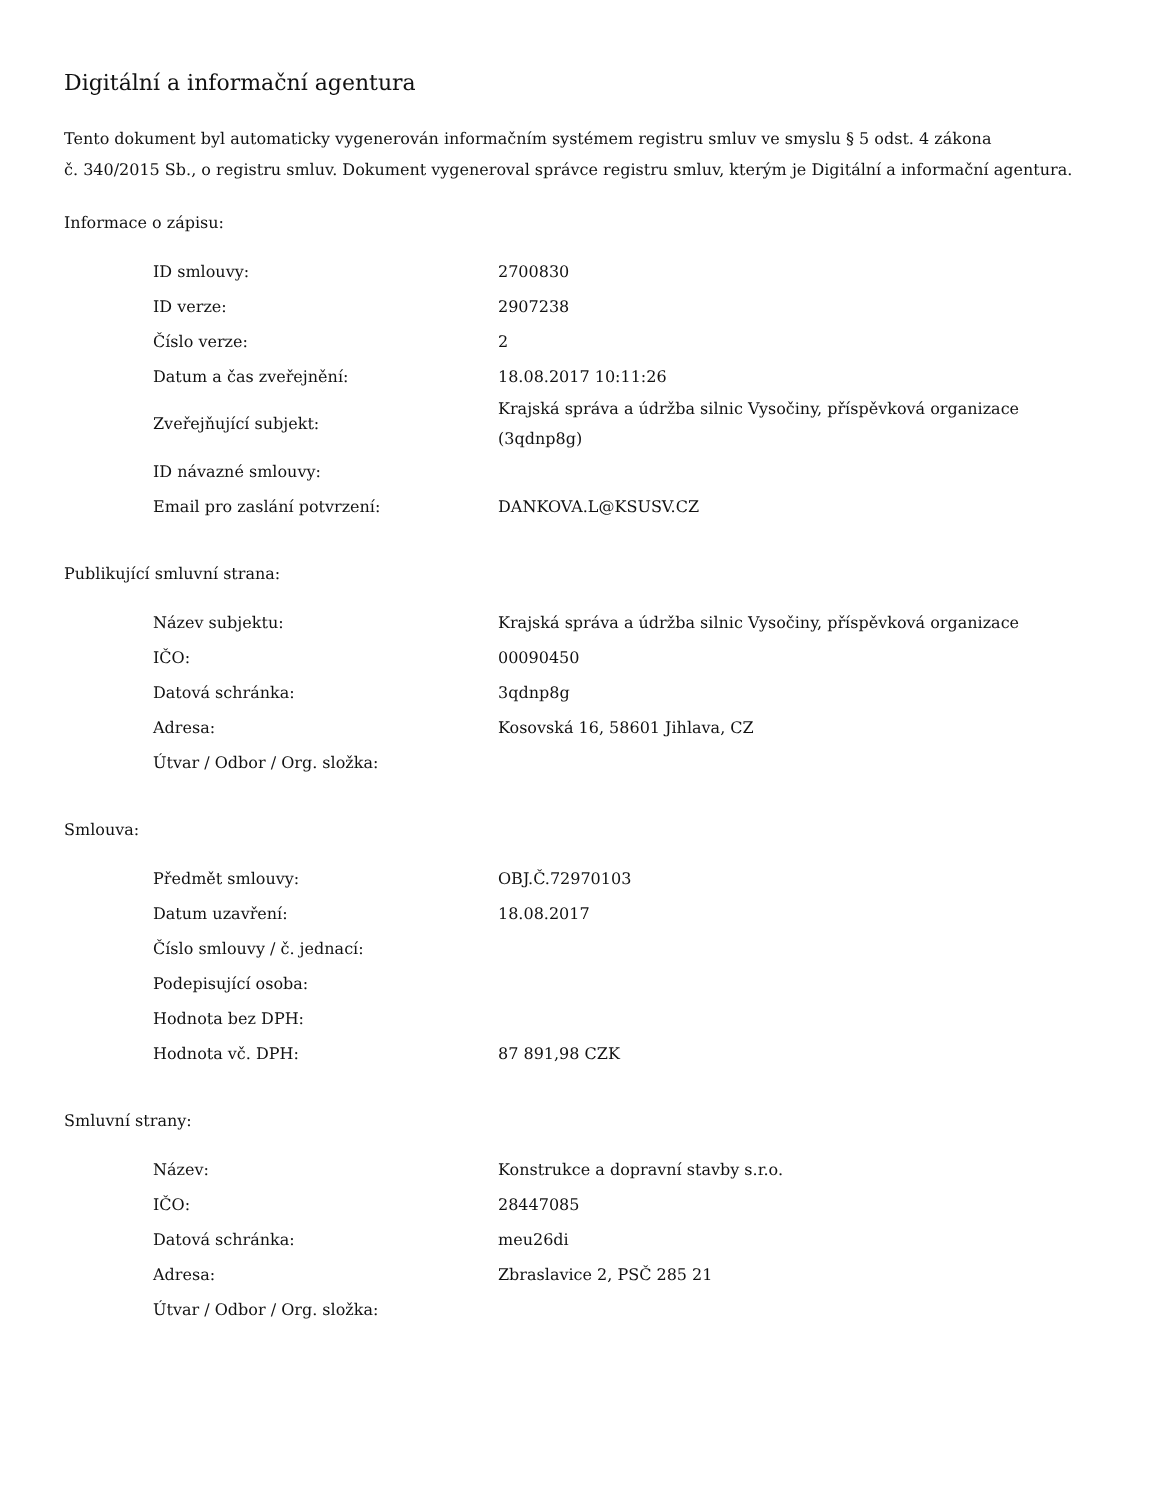Digitální a informační agentura
Tento dokument byl automaticky vygenerován informačním systémem registru smluv ve smyslu § 5 odst. 4 zákona
č. 340/2015 Sb., o registru smluv. Dokument vygeneroval správce registru smluv, kterým je Digitální a informační agentura.
Informace o zápisu:
| ID smlouvy: | 2700830 |
| ID verze: | 2907238 |
| Číslo verze: | 2 |
| Datum a čas zveřejnění: | 18.08.2017 10:11:26 |
| Zveřejňující subjekt: | Krajská správa a údržba silnic Vysočiny, příspěvková organizace (3qdnp8g) |
| ID návazné smlouvy: | |
| Email pro zaslání potvrzení: | DANKOVA.L@KSUSV.CZ |
Publikující smluvní strana:
| Název subjektu: | Krajská správa a údržba silnic Vysočiny, příspěvková organizace |
| IČO: | 00090450 |
| Datová schránka: | 3qdnp8g |
| Adresa: | Kosovská 16, 58601 Jihlava, CZ |
| Útvar / Odbor / Org. složka: | |
Smlouva:
| Předmět smlouvy: | OBJ.Č.72970103 |
| Datum uzavření: | 18.08.2017 |
| Číslo smlouvy / č. jednací: | |
| Podepisující osoba: | |
| Hodnota bez DPH: | |
| Hodnota vč. DPH: | 87 891,98 CZK |
Smluvní strany:
| Název: | Konstrukce a dopravní stavby s.r.o. |
| IČO: | 28447085 |
| Datová schránka: | meu26di |
| Adresa: | Zbraslavice 2, PSČ 285 21 |
| Útvar / Odbor / Org. složka: | |